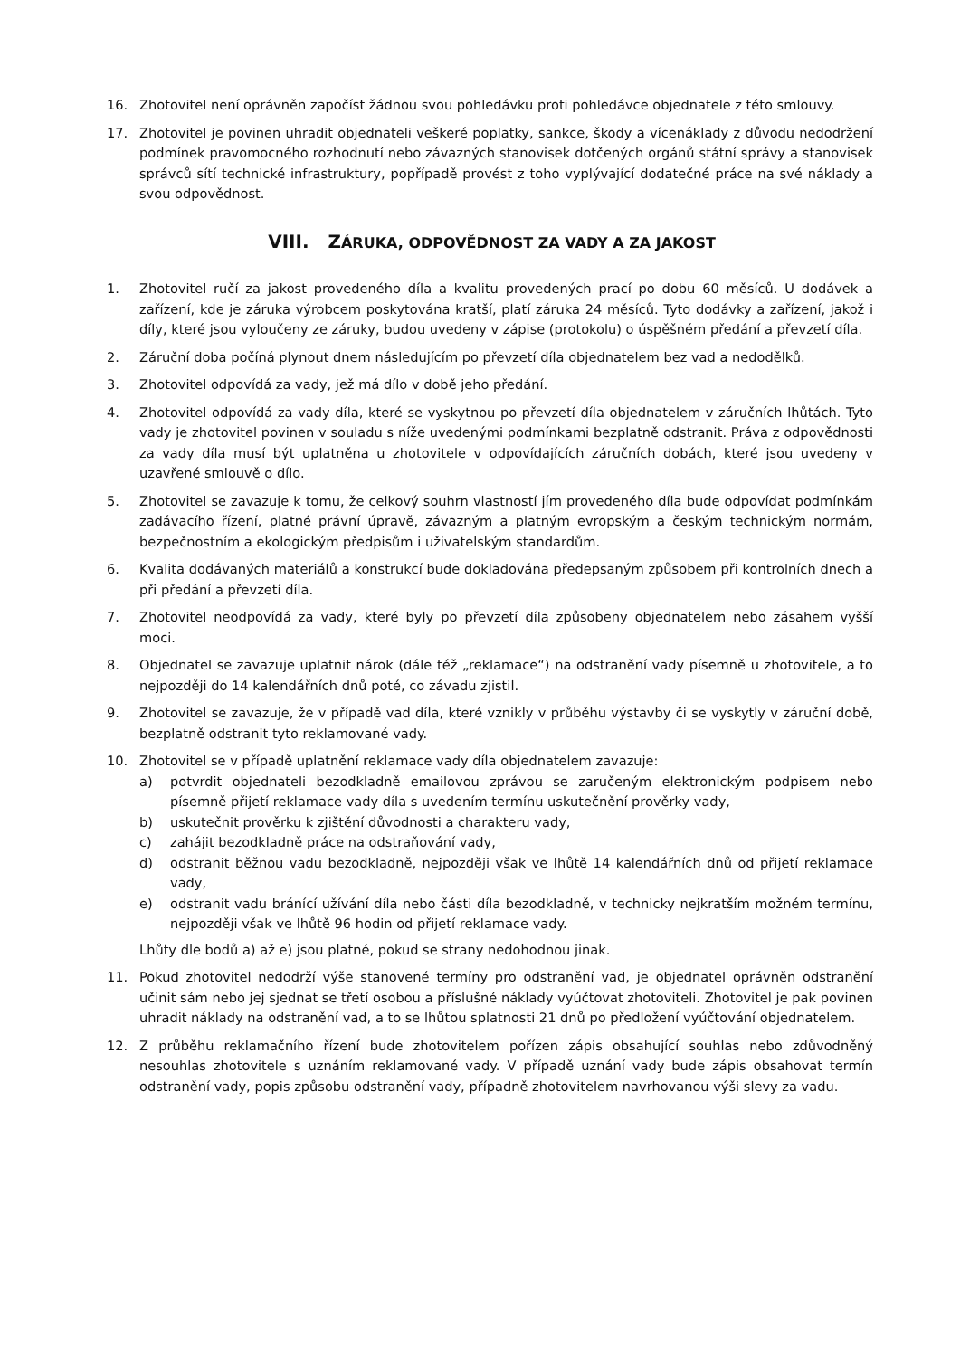16. Zhotovitel není oprávněn započíst žádnou svou pohledávku proti pohledávce objednatele z této smlouvy.
17. Zhotovitel je povinen uhradit objednateli veškeré poplatky, sankce, škody a vícenáklady z důvodu nedodržení podmínek pravomocného rozhodnutí nebo závazných stanovisek dotčených orgánů státní správy a stanovisek správců sítí technické infrastruktury, popřípadě provést z toho vyplývající dodatečné práce na své náklady a svou odpovědnost.
VIII. ZÁRUKA, ODPOVĚDNOST ZA VADY A ZA JAKOST
1. Zhotovitel ručí za jakost provedeného díla a kvalitu provedených prací po dobu 60 měsíců. U dodávek a zařízení, kde je záruka výrobcem poskytována kratší, platí záruka 24 měsíců. Tyto dodávky a zařízení, jakož i díly, které jsou vyloučeny ze záruky, budou uvedeny v zápise (protokolu) o úspěšném předání a převzetí díla.
2. Záruční doba počíná plynout dnem následujícím po převzetí díla objednatelem bez vad a nedodělků.
3. Zhotovitel odpovídá za vady, jež má dílo v době jeho předání.
4. Zhotovitel odpovídá za vady díla, které se vyskytnou po převzetí díla objednatelem v záručních lhůtách. Tyto vady je zhotovitel povinen v souladu s níže uvedenými podmínkami bezplatně odstranit. Práva z odpovědnosti za vady díla musí být uplatněna u zhotovitele v odpovídajících záručních dobách, které jsou uvedeny v uzavřené smlouvě o dílo.
5. Zhotovitel se zavazuje k tomu, že celkový souhrn vlastností jím provedeného díla bude odpovídat podmínkám zadávacího řízení, platné právní úpravě, závazným a platným evropským a českým technickým normám, bezpečnostním a ekologickým předpisům i uživatelským standardům.
6. Kvalita dodávaných materiálů a konstrukcí bude dokladována předepsaným způsobem při kontrolních dnech a při předání a převzetí díla.
7. Zhotovitel neodpovídá za vady, které byly po převzetí díla způsobeny objednatelem nebo zásahem vyšší moci.
8. Objednatel se zavazuje uplatnit nárok (dále též „reklamace“) na odstranění vady písemně u zhotovitele, a to nejpozději do 14 kalendářních dnů poté, co závadu zjistil.
9. Zhotovitel se zavazuje, že v případě vad díla, které vznikly v průběhu výstavby či se vyskytly v záruční době, bezplatně odstranit tyto reklamované vady.
10. Zhotovitel se v případě uplatnění reklamace vady díla objednatelem zavazuje:
a) potvrdit objednateli bezodkladně emailovou zprávou se zaručeným elektronickým podpisem nebo písemně přijetí reklamace vady díla s uvedením termínu uskutečnění prověrky vady,
b) uskutečnit prověrku k zjištění důvodnosti a charakteru vady,
c) zahájit bezodkladně práce na odstraňování vady,
d) odstranit běžnou vadu bezodkladně, nejpozději však ve lhůtě 14 kalendářních dnů od přijetí reklamace vady,
e) odstranit vadu bránící užívání díla nebo části díla bezodkladně, v technicky nejkratším možném termínu, nejpozději však ve lhůtě 96 hodin od přijetí reklamace vady.
Lhůty dle bodů a) až e) jsou platné, pokud se strany nedohodnou jinak.
11. Pokud zhotovitel nedodrží výše stanovené termíny pro odstranění vad, je objednatel oprávněn odstranění učinit sám nebo jej sjednat se třetí osobou a příslušné náklady vyúčtovat zhotoviteli. Zhotovitel je pak povinen uhradit náklady na odstranění vad, a to se lhůtou splatnosti 21 dnů po předložení vyúčtování objednatelem.
12. Z průběhu reklamačního řízení bude zhotovitelem pořízen zápis obsahující souhlas nebo zdůvodněný nesouhlas zhotovitele s uznáním reklamované vady. V případě uznání vady bude zápis obsahovat termín odstranění vady, popis způsobu odstranění vady, případně zhotovitelem navrhovanou výši slevy za vadu.